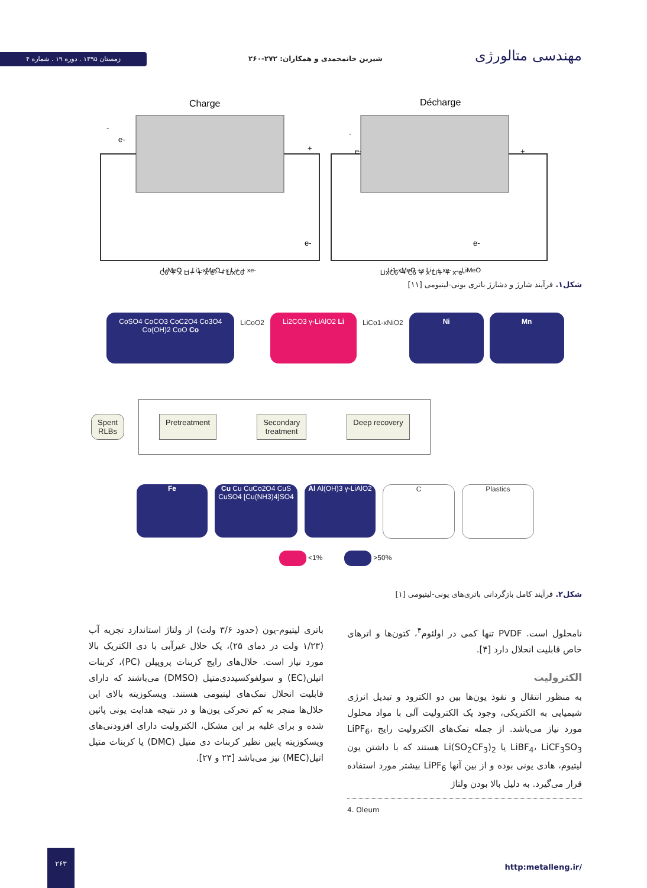زمستان ۱۳۹۵ . دوره ۱۹ . شماره ۴
شیرین خانمحمدی و همکاران: ۲۷۲-۲۶۰
مهندسی متالورژی
Charge
Décharge
e-
+
-
e-
e-
+
-
e-
LiMeO → Li1-xMeO +x Li+ + xe-
Li1-xMeO +x Li+ + xe- → LiMeO
C6 + x Li+ + x e- → LixC6 LixC6 → C6 + x Li+ + x e-
شکل۱. فرآیند شارژ و دشارژ باتری یونی-لیتیومی [۱۱]
CoSO4 CoCO3 CoC2O4 Co3O4 Co(OH)2 CoO Co
LiCoO2
Li2CO3 γ-LiAlO2 Li
LiCo1-xNiO2
Ni Mn
Spent
RLBs
Pretreatment Secondary
treatment
Deep recovery
Fe Cu Cu CuCo2O4 CuS CuSO4 [Cu(NH3)4]SO4
Al Al(OH)3 γ-LiAlO2
C Plastics
<1% >50%
شکل۲. فرآیند کامل بازگردانی باتری‌های یونی-لیتیومی [۱]
نامحلول است. PVDF تنها کمی در اولئوم<sup>۴</sup>، کتون‌ها و اترهای خاص قابلیت انحلال دارد [۴].
الکترولیت
به منظور انتقال و نفوذ یون‌ها بین دو الکترود و تبدیل انرژی شیمیایی به الکتریکی، وجود یک الکترولیت آلی با مواد محلول مورد نیاز می‌باشد. از جمله نمک‌های الکترولیت رایج LiPF<sub>6</sub>، LiBF<sub>4</sub>، LiCF<sub>3</sub>SO<sub>3</sub> یا Li(SO<sub>2</sub>CF<sub>3</sub>)<sub>2</sub> هستند که با داشتن یون لیتیوم، هادی یونی بوده و از بین آنها LiPF<sub>6</sub> بیشتر مورد استفاده قرار می‌گیرد. به دلیل بالا بودن ولتاژ
4. Oleum
باتری لیتیوم-یون (حدود ۳/۶ ولت) از ولتاژ استاندارد تجزیه آب (۱/۲۳ ولت در دمای ۲۵)، یک حلال غیرآبی با دی الکتریک بالا مورد نیاز است. حلال‌های رایج کربنات پروپیلن (PC)، کربنات اتیلن(EC) و سولفوکسیددی‌متیل (DMSO) می‌باشند که دارای قابلیت انحلال نمک‌های لیتیومی هستند. ویسکوزیته بالای این حلال‌ها منجر به کم تحرکی یون‌ها و در نتیجه هدایت یونی پائین شده و برای غلبه بر این مشکل، الکترولیت دارای افزودنی‌های ویسکوزیته پایین نظیر کربنات دی متیل (DMC) یا کربنات متیل اتیل(MEC) نیز می‌باشد [۲۳ و ۲۷].
۲۶۳
http:metalleng.ir/